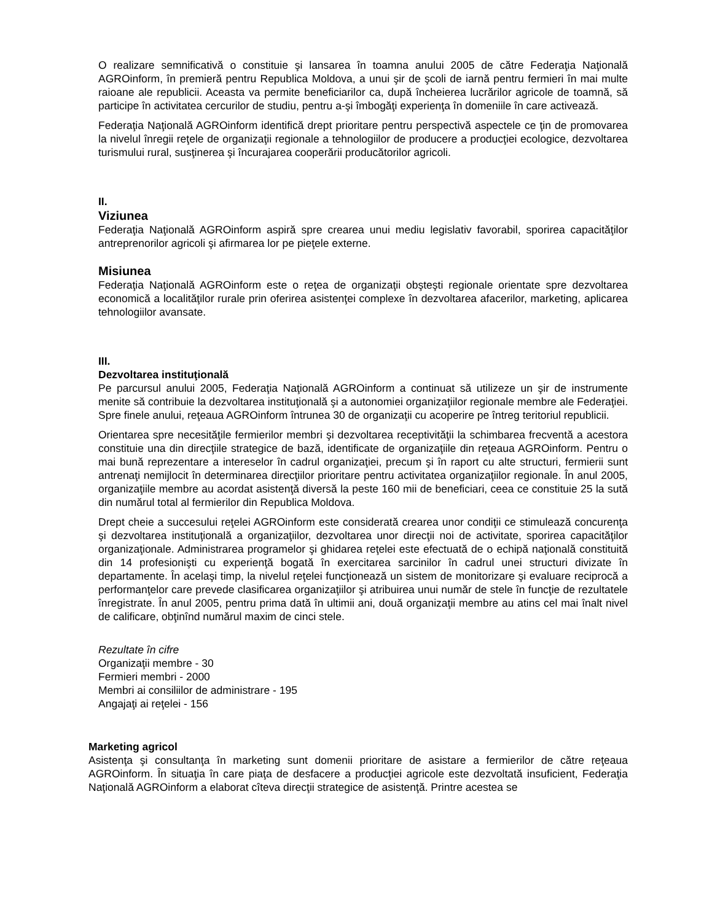O realizare semnificativă o constituie şi lansarea în toamna anului 2005 de către Federaţia Naţională AGROinform, în premieră pentru Republica Moldova, a unui şir de şcoli de iarnă pentru fermieri în mai multe raioane ale republicii. Aceasta va permite beneficiarilor ca, după încheierea lucrărilor agricole de toamnă, să participe în activitatea cercurilor de studiu, pentru a-şi îmbogăţi experienţa în domeniile în care activează.
Federaţia Naţională AGROinform identifică drept prioritare pentru perspectivă aspectele ce ţin de promovarea la nivelul înregii reţele de organizaţii regionale a tehnologiilor de producere a producţiei ecologice, dezvoltarea turismului rural, susţinerea şi încurajarea cooperării producătorilor agricoli.
II.
Viziunea
Federaţia Naţională AGROinform aspiră spre crearea unui mediu legislativ favorabil, sporirea capacităţilor antreprenorilor agricoli şi afirmarea lor pe pieţele externe.
Misiunea
Federaţia Naţională AGROinform este o reţea de organizaţii obşteşti regionale orientate spre dezvoltarea economică a localităţilor rurale prin oferirea asistenţei complexe în dezvoltarea afacerilor, marketing, aplicarea tehnologiilor avansate.
III.
Dezvoltarea instituţională
Pe parcursul anului 2005, Federaţia Naţională AGROinform a continuat să utilizeze un şir de instrumente menite să contribuie la dezvoltarea instituţională şi a autonomiei organizaţiilor regionale membre ale Federaţiei. Spre finele anului, reţeaua AGROinform întrunea 30 de organizaţii cu acoperire pe întreg teritoriul republicii.
Orientarea spre necesităţile fermierilor membri şi dezvoltarea receptivităţii la schimbarea frecventă a acestora constituie una din direcţiile strategice de bază, identificate de organizaţiile din reţeaua AGROinform. Pentru o mai bună reprezentare a intereselor în cadrul organizaţiei, precum şi în raport cu alte structuri, fermierii sunt antrenaţi nemijlocit în determinarea direcţiilor prioritare pentru activitatea organizaţiilor regionale. În anul 2005, organizaţiile membre au acordat asistenţă diversă la peste 160 mii de beneficiari, ceea ce constituie 25 la sută din numărul total al fermierilor din Republica Moldova.
Drept cheie a succesului reţelei AGROinform este considerată crearea unor condiţii ce stimulează concurenţa şi dezvoltarea instituţională a organizaţiilor, dezvoltarea unor direcţii noi de activitate, sporirea capacităţilor organizaţionale. Administrarea programelor şi ghidarea reţelei este efectuată de o echipă naţională constituită din 14 profesionişti cu experienţă bogată în exercitarea sarcinilor în cadrul unei structuri divizate în departamente. În acelaşi timp, la nivelul reţelei funcţionează un sistem de monitorizare şi evaluare reciprocă a performanţelor care prevede clasificarea organizaţiilor şi atribuirea unui număr de stele în funcţie de rezultatele înregistrate. În anul 2005, pentru prima dată în ultimii ani, două organizaţii membre au atins cel mai înalt nivel de calificare, obţinînd numărul maxim de cinci stele.
Rezultate în cifre
Organizaţii membre - 30
Fermieri membri - 2000
Membri ai consiliilor de administrare - 195
Angajaţi ai reţelei - 156
Marketing agricol
Asistenţa şi consultanţa în marketing sunt domenii prioritare de asistare a fermierilor de către reţeaua AGROinform. În situaţia în care piaţa de desfacere a producţiei agricole este dezvoltată insuficient, Federaţia Naţională AGROinform a elaborat cîteva direcţii strategice de asistenţă. Printre acestea se